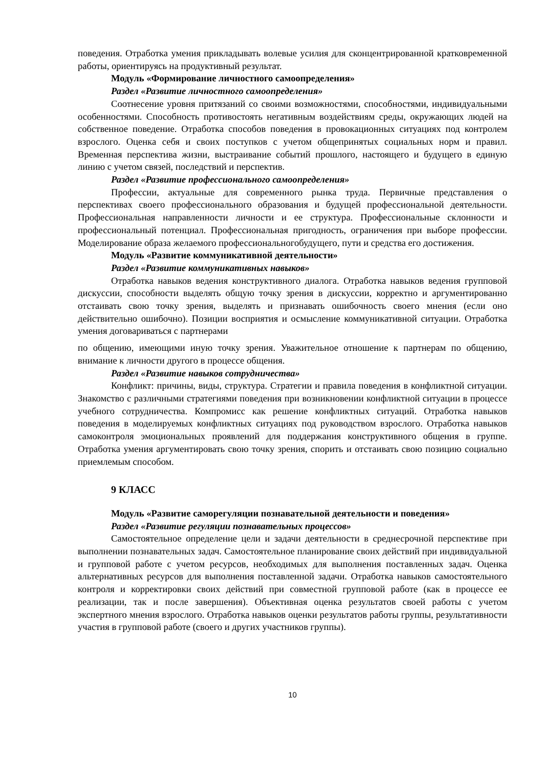поведения. Отработка умения прикладывать волевые усилия для сконцентрированной кратковременной работы, ориентируясь на продуктивный результат.
Модуль «Формирование личностного самоопределения»
Раздел «Развитие личностного самоопределения»
Соотнесение уровня притязаний со своими возможностями, способностями, индивидуальными особенностями. Способность противостоять негативным воздействиям среды, окружающих людей на собственное поведение. Отработка способов поведения в провокационных ситуациях под контролем взрослого. Оценка себя и своих поступков с учетом общепринятых социальных норм и правил. Временная перспектива жизни, выстраивание событий прошлого, настоящего и будущего в единую линию с учетом связей, последствий и перспектив.
Раздел «Развитие профессионального самоопределения»
Профессии, актуальные для современного рынка труда. Первичные представления о перспективах своего профессионального образования и будущей профессиональной деятельности. Профессиональная направленности личности и ее структура. Профессиональные склонности и профессиональный потенциал. Профессиональная пригодность, ограничения при выборе профессии. Моделирование образа желаемого профессиональногобудущего, пути и средства его достижения.
Модуль «Развитие коммуникативной деятельности»
Раздел «Развитие коммуникативных навыков»
Отработка навыков ведения конструктивного диалога. Отработка навыков ведения групповой дискуссии, способности выделять общую точку зрения в дискуссии, корректно и аргументированно отстаивать свою точку зрения, выделять и признавать ошибочность своего мнения (если оно действительно ошибочно). Позиции восприятия и осмысление коммуникативной ситуации. Отработка умения договариваться с партнерами
по общению, имеющими иную точку зрения. Уважительное отношение к партнерам по общению, внимание к личности другого в процессе общения.
Раздел «Развитие навыков сотрудничества»
Конфликт: причины, виды, структура. Стратегии и правила поведения в конфликтной ситуации. Знакомство с различными стратегиями поведения при возникновении конфликтной ситуации в процессе учебного сотрудничества. Компромисс как решение конфликтных ситуаций. Отработка навыков поведения в моделируемых конфликтных ситуациях под руководством взрослого. Отработка навыков самоконтроля эмоциональных проявлений для поддержания конструктивного общения в группе. Отработка умения аргументировать свою точку зрения, спорить и отстаивать свою позицию социально приемлемым способом.
9 КЛАСС
Модуль «Развитие саморегуляции познавательной деятельности и поведения»
Раздел «Развитие регуляции познавательных процессов»
Самостоятельное определение цели и задачи деятельности в среднесрочной перспективе при выполнении познавательных задач. Самостоятельное планирование своих действий при индивидуальной и групповой работе с учетом ресурсов, необходимых для выполнения поставленных задач. Оценка альтернативных ресурсов для выполнения поставленной задачи. Отработка навыков самостоятельного контроля и корректировки своих действий при совместной групповой работе (как в процессе ее реализации, так и после завершения). Объективная оценка результатов своей работы с учетом экспертного мнения взрослого. Отработка навыков оценки результатов работы группы, результативности участия в групповой работе (своего и других участников группы).
10